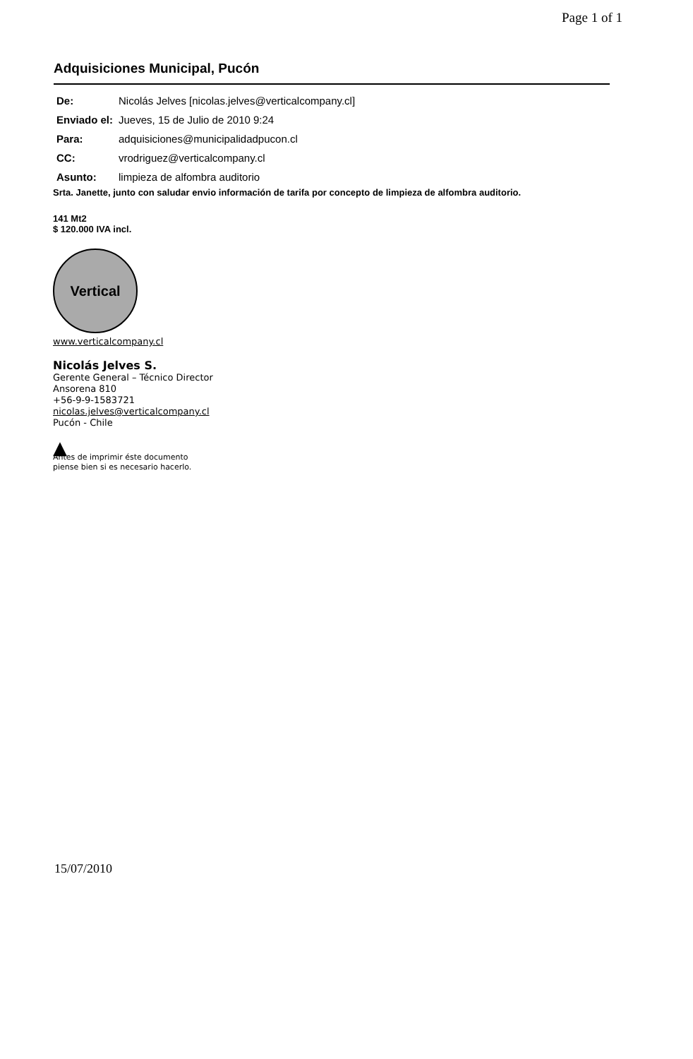Page 1 of 1
Adquisiciones Municipal, Pucón
| De: | Nicolás Jelves [nicolas.jelves@verticalcompany.cl] |
| Enviado el: | Jueves, 15 de Julio de 2010 9:24 |
| Para: | adquisiciones@municipalidadpucon.cl |
| CC: | vrodriguez@verticalcompany.cl |
| Asunto: | limpieza de alfombra auditorio |
Srta. Janette, junto con saludar envio información de tarifa por concepto de limpieza de alfombra auditorio.
141 Mt2
$ 120.000 IVA incl.
Vertical
www.verticalcompany.cl
Nicolás Jelves S.
Gerente General – Técnico Director
Ansorena 810
+56-9-9-1583721
nicolas.jelves@verticalcompany.cl
Pucón - Chile
▲
Antes de imprimir éste documento
piense bien si es necesario hacerlo.
15/07/2010